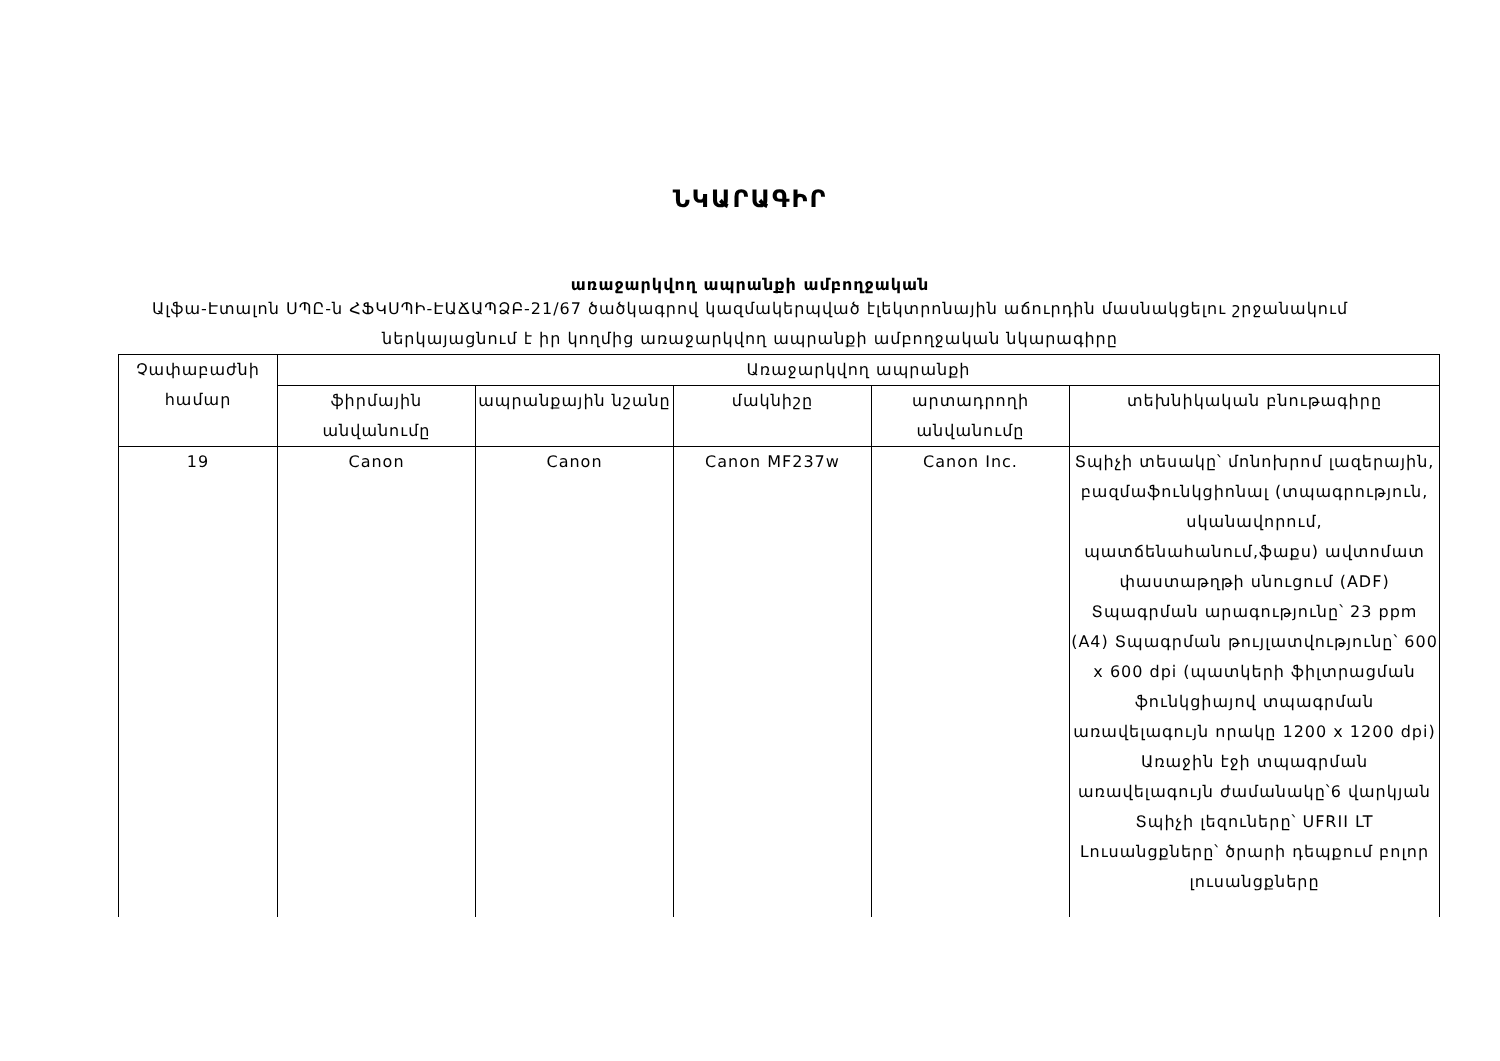ՆԿԱՐԱԳԻՐ
առաջարկվող ապրանքի ամբողջական
Ալֆա-Էտալոն ՍՊԸ-ն ՀՖԿՍՊԻ-ԷԱՃԱՊՁԲ-21/67 ծածկագրով կազմակերպված էլեկտրոնային աճուրդին մասնակցելու շրջանակում ներկայացնում է իր կողմից առաջարկվող ապրանքի ամբողջական նկարագիրը
| Չափաբաժնի համար | Առաջարկվող ապրանքի | | | | |
| --- | --- | --- | --- | --- | --- |
| | ֆիրմային անվանումը | ապրանքային նշանը | մակնիշը | արտադրողի անվանումը | տեխնիկական բնութագիրը |
| 19 | Canon | Canon | Canon MF237w | Canon Inc. | Տպիչի տեսակը՝ մոնոխրոմ լազերային, բազմաֆունկցիոնալ (տպագրություն, սկանավորում, պատճենահանում,ֆաքս) ավտոմատ փաստաթղթի սնուցում (ADF) Տպագրման արագությունը՝ 23 ppm (A4) Տպագրման թույլատվությունը՝ 600 x 600 dpi (պատկերի ֆիլտրացման ֆունկցիայով տպագրման առավելագույն որակը 1200 x 1200 dpi) Առաջին էջի տպագրման առավելագույն ժամանակը՝6 վարկյան Տպիչի լեզուները՝ UFRII LT Լուսանցքները՝ ծրարի դեպքում բոլոր լուսանցքները |